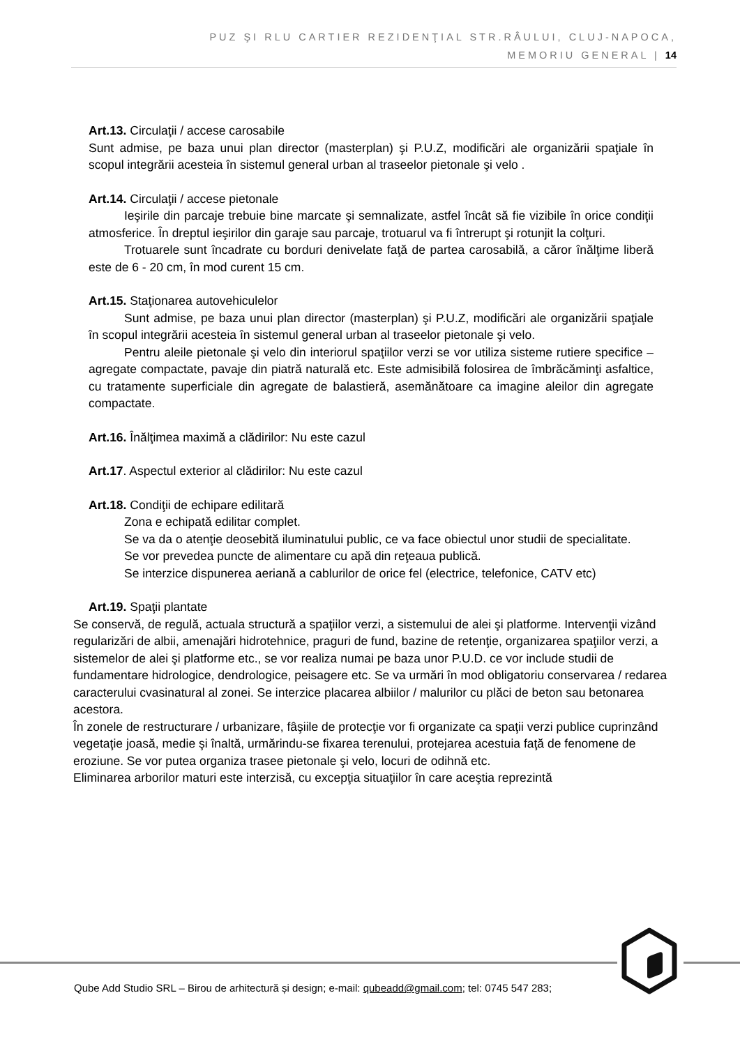PUZ ŞI RLU CARTIER REZIDENŢIAL STR.RÂULUI, CLUJ-NAPOCA,
MEMORIU GENERAL | 14
Art.13. Circulaţii / accese carosabile
Sunt admise, pe baza unui plan director (masterplan) şi P.U.Z, modificări ale organizării spaţiale în scopul integrării acesteia în sistemul general urban al traseelor pietonale şi velo .
Art.14. Circulaţii / accese pietonale
Ieşirile din parcaje trebuie bine marcate şi semnalizate, astfel încât să fie vizibile în orice condiţii atmosferice. În dreptul ieşirilor din garaje sau parcaje, trotuarul va fi întrerupt şi rotunjit la colţuri.
Trotuarele sunt încadrate cu borduri denivelate faţă de partea carosabilă, a căror înălţime liberă este de 6 - 20 cm, în mod curent 15 cm.
Art.15. Staţionarea autovehiculelor
Sunt admise, pe baza unui plan director (masterplan) şi P.U.Z, modificări ale organizării spaţiale în scopul integrării acesteia în sistemul general urban al traseelor pietonale şi velo.
Pentru aleile pietonale şi velo din interiorul spaţiilor verzi se vor utiliza sisteme rutiere specifice – agregate compactate, pavaje din piatră naturală etc. Este admisibilă folosirea de îmbrăcăminţi asfaltice, cu tratamente superficiale din agregate de balastieră, asemănătoare ca imagine aleilor din agregate compactate.
Art.16. Înălţimea maximă a clădirilor: Nu este cazul
Art.17. Aspectul exterior al clădirilor: Nu este cazul
Art.18. Condiţii de echipare edilitară
Zona e echipată edilitar complet.
Se va da o atenţie deosebită iluminatului public, ce va face obiectul unor studii de specialitate.
Se vor prevedea puncte de alimentare cu apă din reţeaua publică.
Se interzice dispunerea aeriană a cablurilor de orice fel (electrice, telefonice, CATV etc)
Art.19. Spaţii plantate
Se conservă, de regulă, actuala structură a spaţiilor verzi, a sistemului de alei şi platforme. Intervenţii vizând regularizări de albii, amenajări hidrotehnice, praguri de fund, bazine de retenţie, organizarea spaţiilor verzi, a sistemelor de alei şi platforme etc., se vor realiza numai pe baza unor P.U.D. ce vor include studii de fundamentare hidrologice, dendrologice, peisagere etc. Se va urmări în mod obligatoriu conservarea / redarea caracterului cvasinatural al zonei. Se interzice placarea albiilor / malurilor cu plăci de beton sau betonarea acestora.
În zonele de restructurare / urbanizare, fâşiile de protecţie vor fi organizate ca spaţii verzi publice cuprinzând vegetaţie joasă, medie şi înaltă, urmărindu-se fixarea terenului, protejarea acestuia faţă de fenomene de eroziune. Se vor putea organiza trasee pietonale şi velo, locuri de odihnă etc.
Eliminarea arborilor maturi este interzisă, cu excepţia situaţiilor în care aceştia reprezintă
Qube Add Studio SRL – Birou de arhitectură și design; e-mail: qubeadd@gmail.com; tel: 0745 547 283;